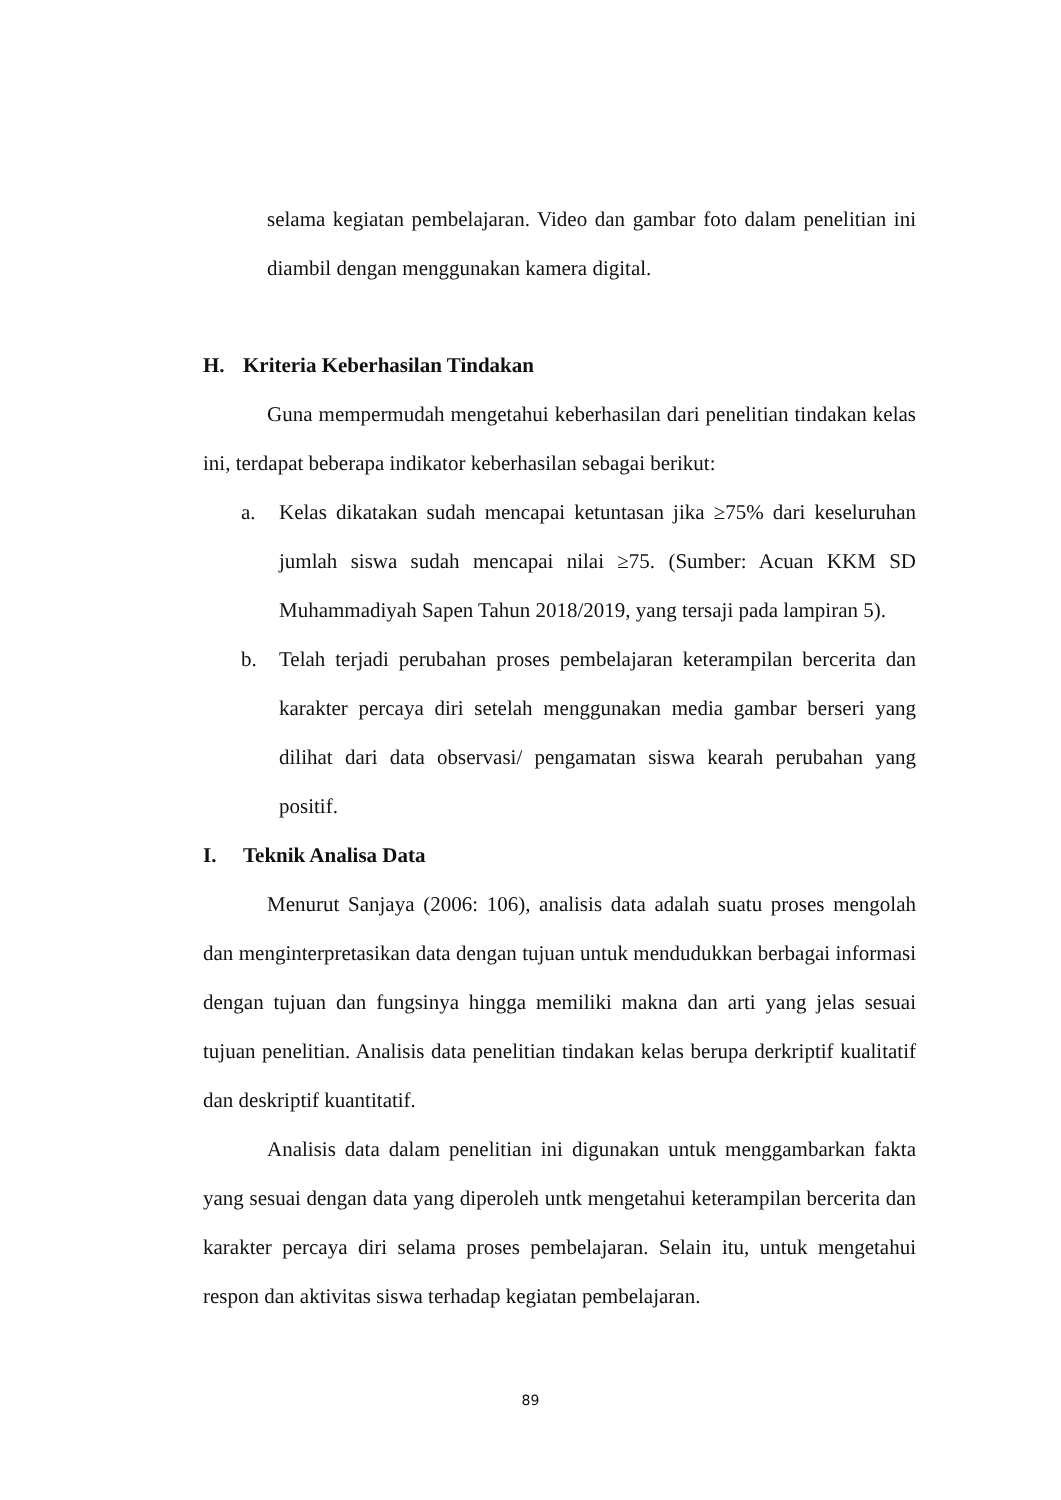selama kegiatan pembelajaran. Video dan gambar foto dalam penelitian ini diambil dengan menggunakan kamera digital.
H. Kriteria Keberhasilan Tindakan
Guna mempermudah mengetahui keberhasilan dari penelitian tindakan kelas ini, terdapat beberapa indikator keberhasilan sebagai berikut:
a. Kelas dikatakan sudah mencapai ketuntasan jika ≥75% dari keseluruhan jumlah siswa sudah mencapai nilai ≥75. (Sumber: Acuan KKM SD Muhammadiyah Sapen Tahun 2018/2019, yang tersaji pada lampiran 5).
b. Telah terjadi perubahan proses pembelajaran keterampilan bercerita dan karakter percaya diri setelah menggunakan media gambar berseri yang dilihat dari data observasi/ pengamatan siswa kearah perubahan yang positif.
I. Teknik Analisa Data
Menurut Sanjaya (2006: 106), analisis data adalah suatu proses mengolah dan menginterpretasikan data dengan tujuan untuk mendudukkan berbagai informasi dengan tujuan dan fungsinya hingga memiliki makna dan arti yang jelas sesuai tujuan penelitian. Analisis data penelitian tindakan kelas berupa derkriptif kualitatif dan deskriptif kuantitatif.
Analisis data dalam penelitian ini digunakan untuk menggambarkan fakta yang sesuai dengan data yang diperoleh untk mengetahui keterampilan bercerita dan karakter percaya diri selama proses pembelajaran. Selain itu, untuk mengetahui respon dan aktivitas siswa terhadap kegiatan pembelajaran.
89